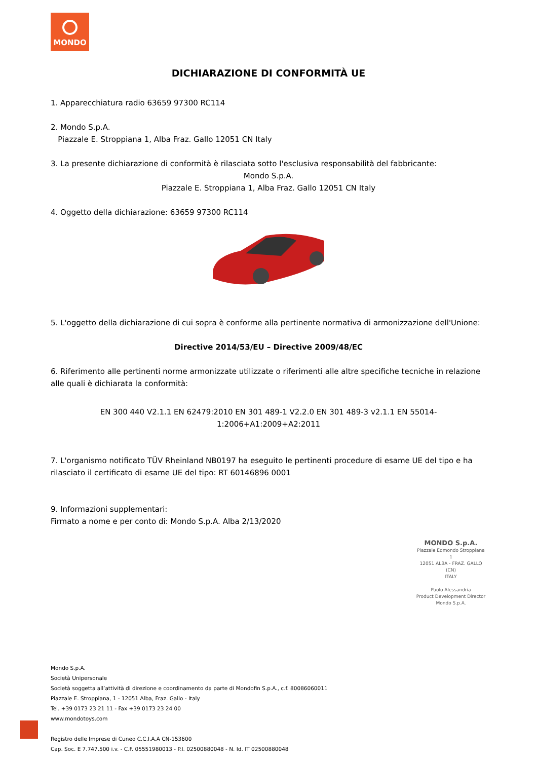MONDO
DICHIARAZIONE DI CONFORMITÀ UE
1. Apparecchiatura radio 63659 97300 RC114
2. Mondo S.p.A.
Piazzale E. Stroppiana 1, Alba Fraz. Gallo 12051 CN Italy
3. La presente dichiarazione di conformità è rilasciata sotto l'esclusiva responsabilità del fabbricante:
Mondo S.p.A.
Piazzale E. Stroppiana 1, Alba Fraz. Gallo 12051 CN Italy
4. Oggetto della dichiarazione: 63659 97300 RC114
5. L'oggetto della dichiarazione di cui sopra è conforme alla pertinente normativa di armonizzazione dell'Unione:
Directive 2014/53/EU – Directive 2009/48/EC
6. Riferimento alle pertinenti norme armonizzate utilizzate o riferimenti alle altre specifiche tecniche in relazione alle quali è dichiarata la conformità:
EN 300 440 V2.1.1 EN 62479:2010 EN 301 489-1 V2.2.0 EN 301 489-3 v2.1.1 EN 55014-1:2006+A1:2009+A2:2011
7. L'organismo notificato TÜV Rheinland NB0197 ha eseguito le pertinenti procedure di esame UE del tipo e ha rilasciato il certificato di esame UE del tipo: RT 60146896 0001
9. Informazioni supplementari:
Firmato a nome e per conto di: Mondo S.p.A. Alba 2/13/2020
MONDO S.p.A.
Piazzale Edmondo Stroppiana 1
12051 ALBA - FRAZ. GALLO (CN)
ITALY
Paolo Alessandria
Product Development Director
Mondo S.p.A.
Mondo S.p.A.
Società Unipersonale
Società soggetta all’attività di direzione e coordinamento da parte di Mondofin S.p.A., c.f. 80086060011
Piazzale E. Stroppiana, 1 - 12051 Alba, Fraz. Gallo - Italy
Tel. +39 0173 23 21 11 - Fax +39 0173 23 24 00
www.mondotoys.com
Registro delle Imprese di Cuneo C.C.I.A.A CN-153600
Cap. Soc. E 7.747.500 i.v. - C.F. 05551980013 - P.I. 02500880048 - N. Id. IT 02500880048